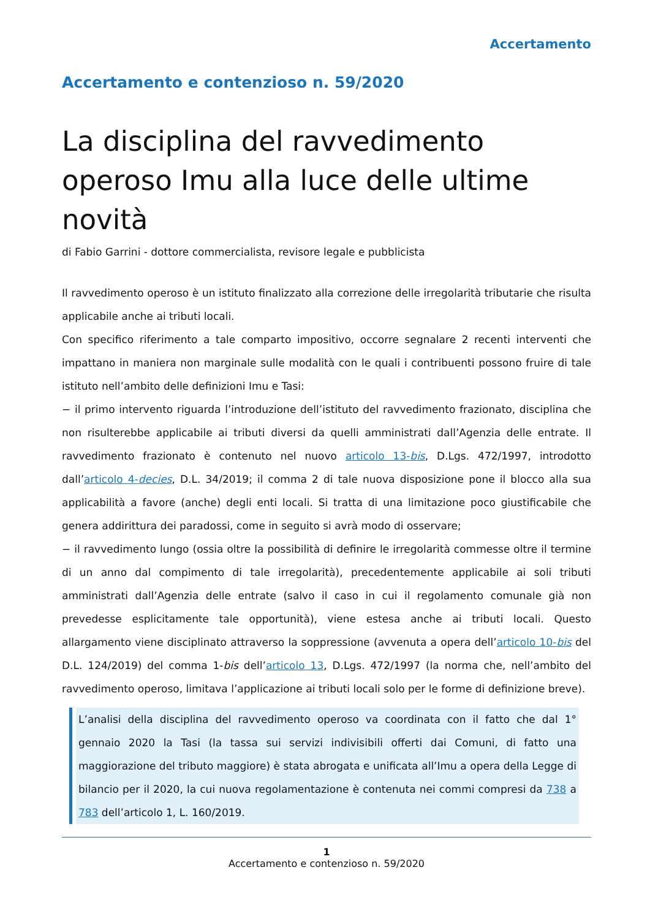Accertamento
Accertamento e contenzioso n. 59/2020
La disciplina del ravvedimento operoso Imu alla luce delle ultime novità
di Fabio Garrini - dottore commercialista, revisore legale e pubblicista
Il ravvedimento operoso è un istituto finalizzato alla correzione delle irregolarità tributarie che risulta applicabile anche ai tributi locali.
Con specifico riferimento a tale comparto impositivo, occorre segnalare 2 recenti interventi che impattano in maniera non marginale sulle modalità con le quali i contribuenti possono fruire di tale istituto nell’ambito delle definizioni Imu e Tasi:
− il primo intervento riguarda l’introduzione dell’istituto del ravvedimento frazionato, disciplina che non risulterebbe applicabile ai tributi diversi da quelli amministrati dall’Agenzia delle entrate. Il ravvedimento frazionato è contenuto nel nuovo articolo 13-bis, D.Lgs. 472/1997, introdotto dall’articolo 4-decies, D.L. 34/2019; il comma 2 di tale nuova disposizione pone il blocco alla sua applicabilità a favore (anche) degli enti locali. Si tratta di una limitazione poco giustificabile che genera addirittura dei paradossi, come in seguito si avrà modo di osservare;
− il ravvedimento lungo (ossia oltre la possibilità di definire le irregolarità commesse oltre il termine di un anno dal compimento di tale irregolarità), precedentemente applicabile ai soli tributi amministrati dall’Agenzia delle entrate (salvo il caso in cui il regolamento comunale già non prevedesse esplicitamente tale opportunità), viene estesa anche ai tributi locali. Questo allargamento viene disciplinato attraverso la soppressione (avvenuta a opera dell’articolo 10-bis del D.L. 124/2019) del comma 1-bis dell’articolo 13, D.Lgs. 472/1997 (la norma che, nell’ambito del ravvedimento operoso, limitava l’applicazione ai tributi locali solo per le forme di definizione breve).
L’analisi della disciplina del ravvedimento operoso va coordinata con il fatto che dal 1° gennaio 2020 la Tasi (la tassa sui servizi indivisibili offerti dai Comuni, di fatto una maggiorazione del tributo maggiore) è stata abrogata e unificata all’Imu a opera della Legge di bilancio per il 2020, la cui nuova regolamentazione è contenuta nei commi compresi da 738 a 783 dell’articolo 1, L. 160/2019.
1
Accertamento e contenzioso n. 59/2020